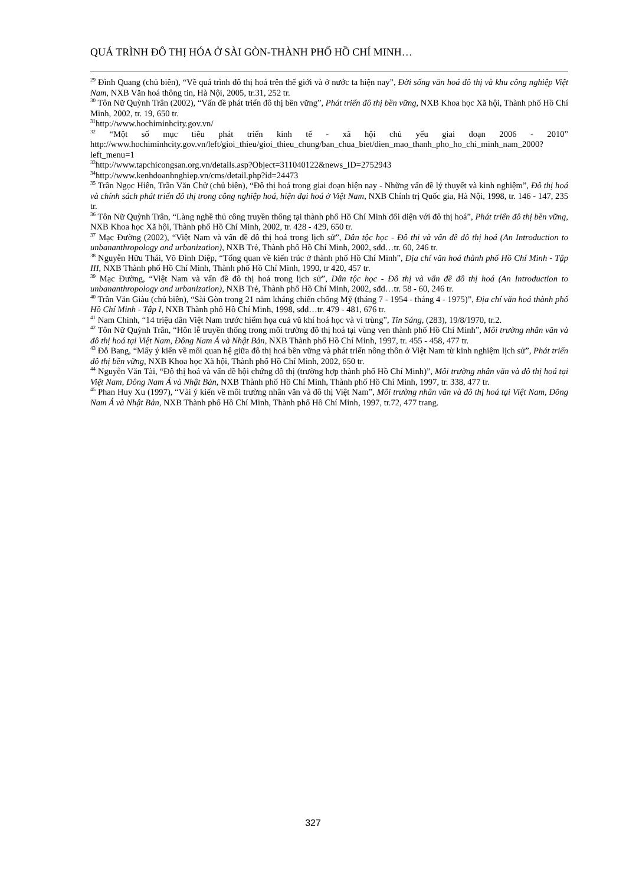QUÁ TRÌNH ĐÔ THỊ HÓA Ở SÀI GÒN-THÀNH PHỐ HỒ CHÍ MINH…
<sup>29</sup> Đình Quang (chủ biên), “Về quá trình đô thị hoá trên thế giới và ở nước ta hiện nay”, Đời sống văn hoá đô thị và khu công nghiệp Việt Nam, NXB Văn hoá thông tin, Hà Nội, 2005, tr.31, 252 tr.
<sup>30</sup> Tôn Nữ Quỳnh Trân (2002), “Vấn đề phát triển đô thị bền vững”, Phát triển đô thị bền vững, NXB Khoa học Xã hội, Thành phố Hồ Chí Minh, 2002, tr. 19, 650 tr.
<sup>31</sup> http://www.hochiminhcity.gov.vn/
<sup>32</sup> “Một số mục tiêu phát triển kinh tế - xã hội chủ yếu giai đoạn 2006 - 2010” http://www.hochiminhcity.gov.vn/left/gioi_thieu/gioi_thieu_chung/ban_chua_biet/dien_mao_thanh_pho_ho_chi_minh_nam_2000?left_menu=1
<sup>33</sup> http://www.tapchicongsan.org.vn/details.asp?Object=311040122&news_ID=2752943
<sup>34</sup> http://www.kenhdoanhnghiep.vn/cms/detail.php?id=24473
<sup>35</sup> Trần Ngọc Hiên, Trần Văn Chử (chủ biên), “Đô thị hoá trong giai đoạn hiện nay - Những vấn đề lý thuyết và kinh nghiệm”, Đô thị hoá và chính sách phát triển đô thị trong công nghiệp hoá, hiện đại hoá ở Việt Nam, NXB Chính trị Quốc gia, Hà Nội, 1998, tr. 146 - 147, 235 tr.
<sup>36</sup> Tôn Nữ Quỳnh Trân, “Làng nghề thủ công truyền thống tại thành phố Hồ Chí Minh đối diện với đô thị hoá”, Phát triển đô thị bền vững, NXB Khoa học Xã hội, Thành phố Hồ Chí Minh, 2002, tr. 428 - 429, 650 tr.
<sup>37</sup> Mạc Đường (2002), “Việt Nam và vấn đề đô thị hoá trong lịch sử”, Dân tộc học - Đô thị và vấn đề đô thị hoá (An Introduction to unbananthropology and urbanization), NXB Trẻ, Thành phố Hồ Chí Minh, 2002, sđd…tr. 60, 246 tr.
<sup>38</sup> Nguyễn Hữu Thái, Võ Đình Diệp, “Tổng quan về kiến trúc ở thành phố Hồ Chí Minh”, Địa chí văn hoá thành phố Hồ Chí Minh - Tập III, NXB Thành phố Hồ Chí Minh, Thành phố Hồ Chí Minh, 1990, tr 420, 457 tr.
<sup>39</sup> Mạc Đường, “Việt Nam và vấn đề đô thị hoá trong lịch sử”, Dân tộc học - Đô thị và vấn đề đô thị hoá (An Introduction to unbananthropology and urbanization), NXB Trẻ, Thành phố Hồ Chí Minh, 2002, sđd…tr. 58 - 60, 246 tr.
<sup>40</sup> Trần Văn Giàu (chủ biên), “Sài Gòn trong 21 năm kháng chiến chống Mỹ (tháng 7 - 1954 - tháng 4 - 1975)”, Địa chí văn hoá thành phố Hồ Chí Minh - Tập I, NXB Thành phố Hồ Chí Minh, 1998, sđd…tr. 479 - 481, 676 tr.
<sup>41</sup> Nam Chinh, “14 triệu dân Việt Nam trước hiểm họa cuả vũ khí hoá học và vi trùng”, Tin Sáng, (283), 19/8/1970, tr.2.
<sup>42</sup> Tôn Nữ Quỳnh Trân, “Hôn lễ truyền thống trong môi trường đô thị hoá tại vùng ven thành phố Hồ Chí Minh”, Môi trường nhân văn và đô thị hoá tại Việt Nam, Đông Nam Á và Nhật Bản, NXB Thành phố Hồ Chí Minh, 1997, tr. 455 - 458, 477 tr.
<sup>43</sup> Đỗ Bang, “Mấy ý kiến về mối quan hệ giữa đô thị hoá bền vững và phát triển nông thôn ở Việt Nam từ kinh nghiệm lịch sử”, Phát triển đô thị bền vững, NXB Khoa học Xã hội, Thành phố Hồ Chí Minh, 2002, 650 tr.
<sup>44</sup> Nguyễn Văn Tài, “Đô thị hoá và vấn đề hội chứng đô thị (trường hợp thành phố Hồ Chí Minh)”, Môi trường nhân văn và đô thị hoá tại Việt Nam, Đông Nam Á và Nhật Bản, NXB Thành phố Hồ Chí Minh, Thành phố Hồ Chí Minh, 1997, tr. 338, 477 tr.
<sup>45</sup> Phan Huy Xu (1997), “Vài ý kiến về môi trường nhân văn và đô thị Việt Nam”, Môi trường nhân văn và đô thị hoá tại Việt Nam, Đông Nam Á và Nhật Bản, NXB Thành phố Hồ Chí Minh, Thành phố Hồ Chí Minh, 1997, tr.72, 477 trang.
327